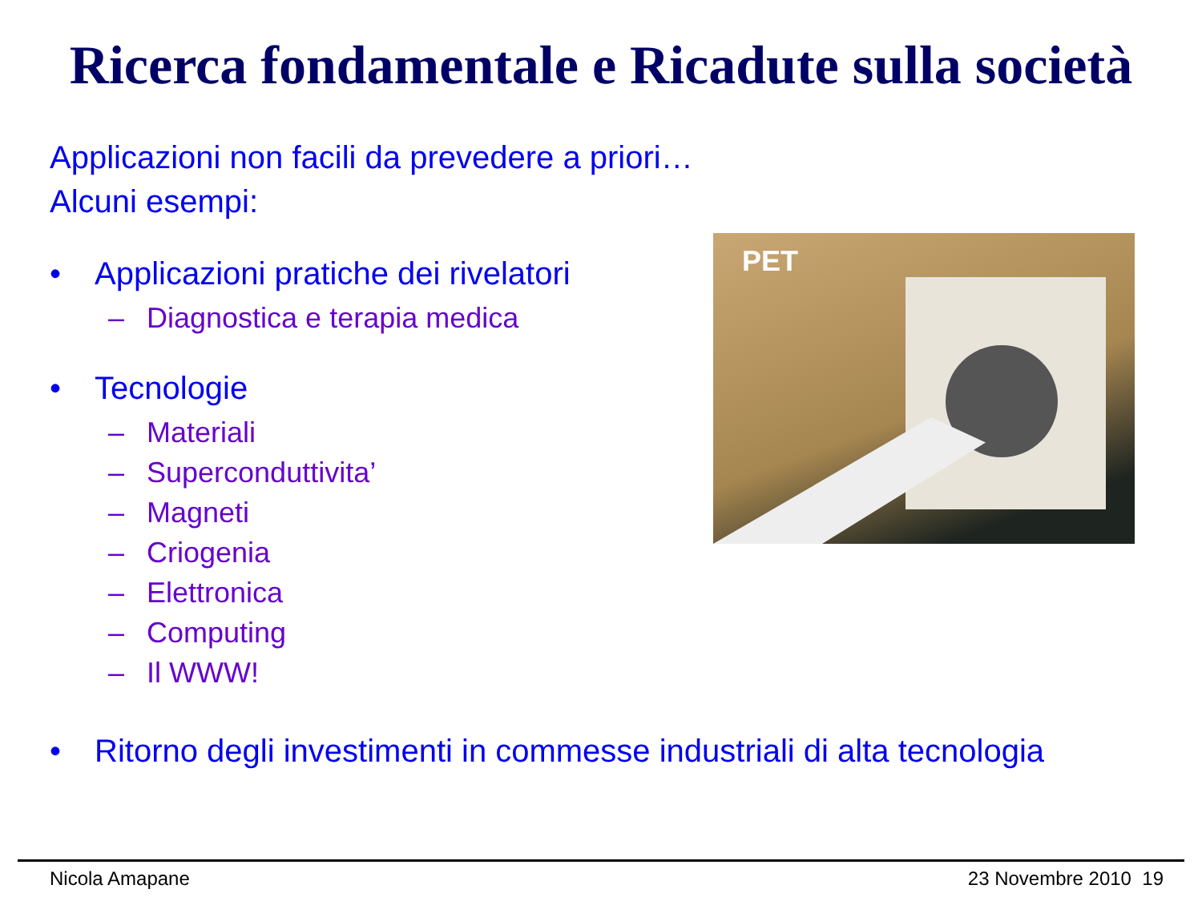Ricerca fondamentale e Ricadute sulla società
Applicazioni non facili da prevedere a priori…
Alcuni esempi:
• Applicazioni pratiche dei rivelatori
– Diagnostica e terapia medica
• Tecnologie
– Materiali
– Superconduttivita’
– Magneti
– Criogenia
– Elettronica
– Computing
– Il WWW!
PET
• Ritorno degli investimenti in commesse industriali di alta tecnologia
Nicola Amapane 23 Novembre 2010 19